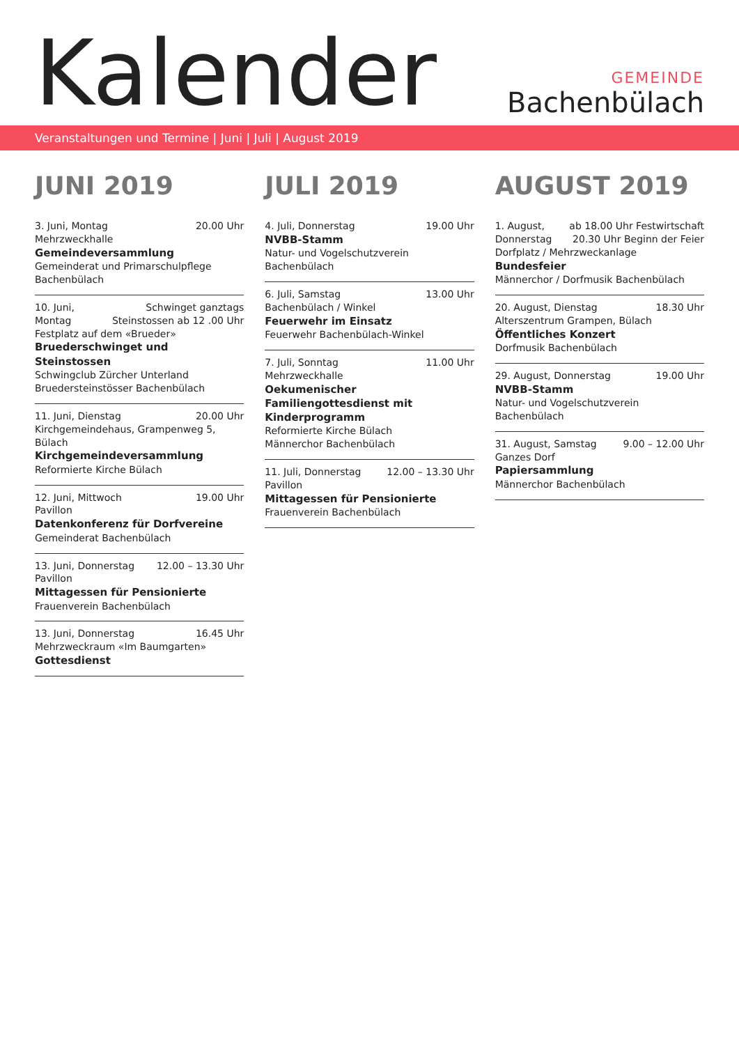Kalender
GEMEINDE
Bachenbülach
Veranstaltungen und Termine | Juni | Juli | August 2019
JUNI 2019
20.00 Uhr 3. Juni, Montag
Mehrzweckhalle
Gemeindeversammlung
Gemeinderat und Primarschulpflege Bachenbülach
Schwinget ganztags
Steinstossen ab 12 .00 Uhr 10. Juni, Montag
Festplatz auf dem «Brueder»
Bruederschwinget und Steinstossen
Schwingclub Zürcher Unterland
Bruedersteinstösser Bachenbülach
20.00 Uhr 11. Juni, Dienstag
Kirchgemeindehaus, Grampenweg 5, Bülach
Kirchgemeindeversammlung
Reformierte Kirche Bülach
19.00 Uhr 12. Juni, Mittwoch
Pavillon
Datenkonferenz für Dorfvereine
Gemeinderat Bachenbülach
12.00 – 13.30 Uhr 13. Juni, Donnerstag
Pavillon
Mittagessen für Pensionierte
Frauenverein Bachenbülach
16.45 Uhr 13. Juni, Donnerstag
Mehrzweckraum «Im Baumgarten»
Gottesdienst
JULI 2019
19.00 Uhr 4. Juli, Donnerstag
NVBB-Stamm
Natur- und Vogelschutzverein Bachenbülach
13.00 Uhr 6. Juli, Samstag
Bachenbülach / Winkel
Feuerwehr im Einsatz
Feuerwehr Bachenbülach-Winkel
11.00 Uhr 7. Juli, Sonntag
Mehrzweckhalle
Oekumenischer Familiengottesdienst mit Kinderprogramm
Reformierte Kirche Bülach
Männerchor Bachenbülach
12.00 – 13.30 Uhr 11. Juli, Donnerstag
Pavillon
Mittagessen für Pensionierte
Frauenverein Bachenbülach
AUGUST 2019
ab 18.00 Uhr Festwirtschaft
20.30 Uhr Beginn der Feier 1. August, Donnerstag
Dorfplatz / Mehrzweckanlage
Bundesfeier
Männerchor / Dorfmusik Bachenbülach
18.30 Uhr 20. August, Dienstag
Alterszentrum Grampen, Bülach
Öffentliches Konzert
Dorfmusik Bachenbülach
19.00 Uhr 29. August, Donnerstag
NVBB-Stamm
Natur- und Vogelschutzverein Bachenbülach
9.00 – 12.00 Uhr 31. August, Samstag
Ganzes Dorf
Papiersammlung
Männerchor Bachenbülach